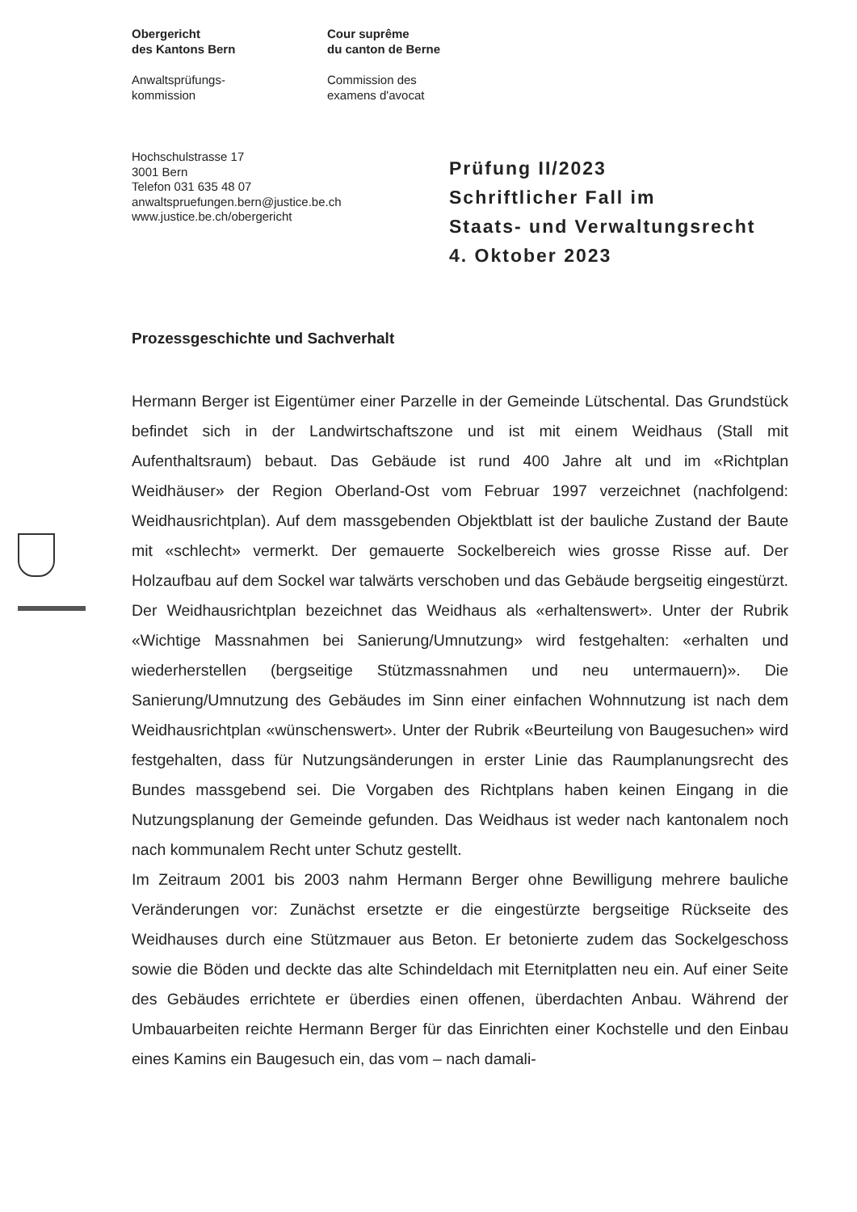Obergericht
des Kantons Bern
Anwaltsprüfungs-
kommission
Cour suprême
du canton de Berne
Commission des
examens d'avocat
Hochschulstrasse 17
3001 Bern
Telefon 031 635 48 07
anwaltspruefungen.bern@justice.be.ch
www.justice.be.ch/obergericht
Prüfung II/2023
Schriftlicher Fall im
Staats- und Verwaltungsrecht
4. Oktober 2023
Prozessgeschichte und Sachverhalt
Hermann Berger ist Eigentümer einer Parzelle in der Gemeinde Lütschental. Das Grundstück befindet sich in der Landwirtschaftszone und ist mit einem Weidhaus (Stall mit Aufenthaltsraum) bebaut. Das Gebäude ist rund 400 Jahre alt und im «Richtplan Weidhäuser» der Region Oberland-Ost vom Februar 1997 verzeichnet (nachfolgend: Weidhausrichtplan). Auf dem massgebenden Objektblatt ist der bauliche Zustand der Baute mit «schlecht» vermerkt. Der gemauerte Sockelbereich wies grosse Risse auf. Der Holzaufbau auf dem Sockel war talwärts verschoben und das Gebäude bergseitig eingestürzt. Der Weidhausrichtplan bezeichnet das Weidhaus als «erhaltenswert». Unter der Rubrik «Wichtige Massnahmen bei Sanierung/Umnutzung» wird festgehalten: «erhalten und wiederherstellen (bergseitige Stützmassnahmen und neu untermauern)». Die Sanierung/Umnutzung des Gebäudes im Sinn einer einfachen Wohnnutzung ist nach dem Weidhausrichtplan «wünschenswert». Unter der Rubrik «Beurteilung von Baugesuchen» wird festgehalten, dass für Nutzungsänderungen in erster Linie das Raumplanungsrecht des Bundes massgebend sei. Die Vorgaben des Richtplans haben keinen Eingang in die Nutzungsplanung der Gemeinde gefunden. Das Weidhaus ist weder nach kantonalem noch nach kommunalem Recht unter Schutz gestellt.
Im Zeitraum 2001 bis 2003 nahm Hermann Berger ohne Bewilligung mehrere bauliche Veränderungen vor: Zunächst ersetzte er die eingestürzte bergseitige Rückseite des Weidhauses durch eine Stützmauer aus Beton. Er betonierte zudem das Sockelgeschoss sowie die Böden und deckte das alte Schindeldach mit Eternitplatten neu ein. Auf einer Seite des Gebäudes errichtete er überdies einen offenen, überdachten Anbau. Während der Umbauarbeiten reichte Hermann Berger für das Einrichten einer Kochstelle und den Einbau eines Kamins ein Baugesuch ein, das vom – nach damali-